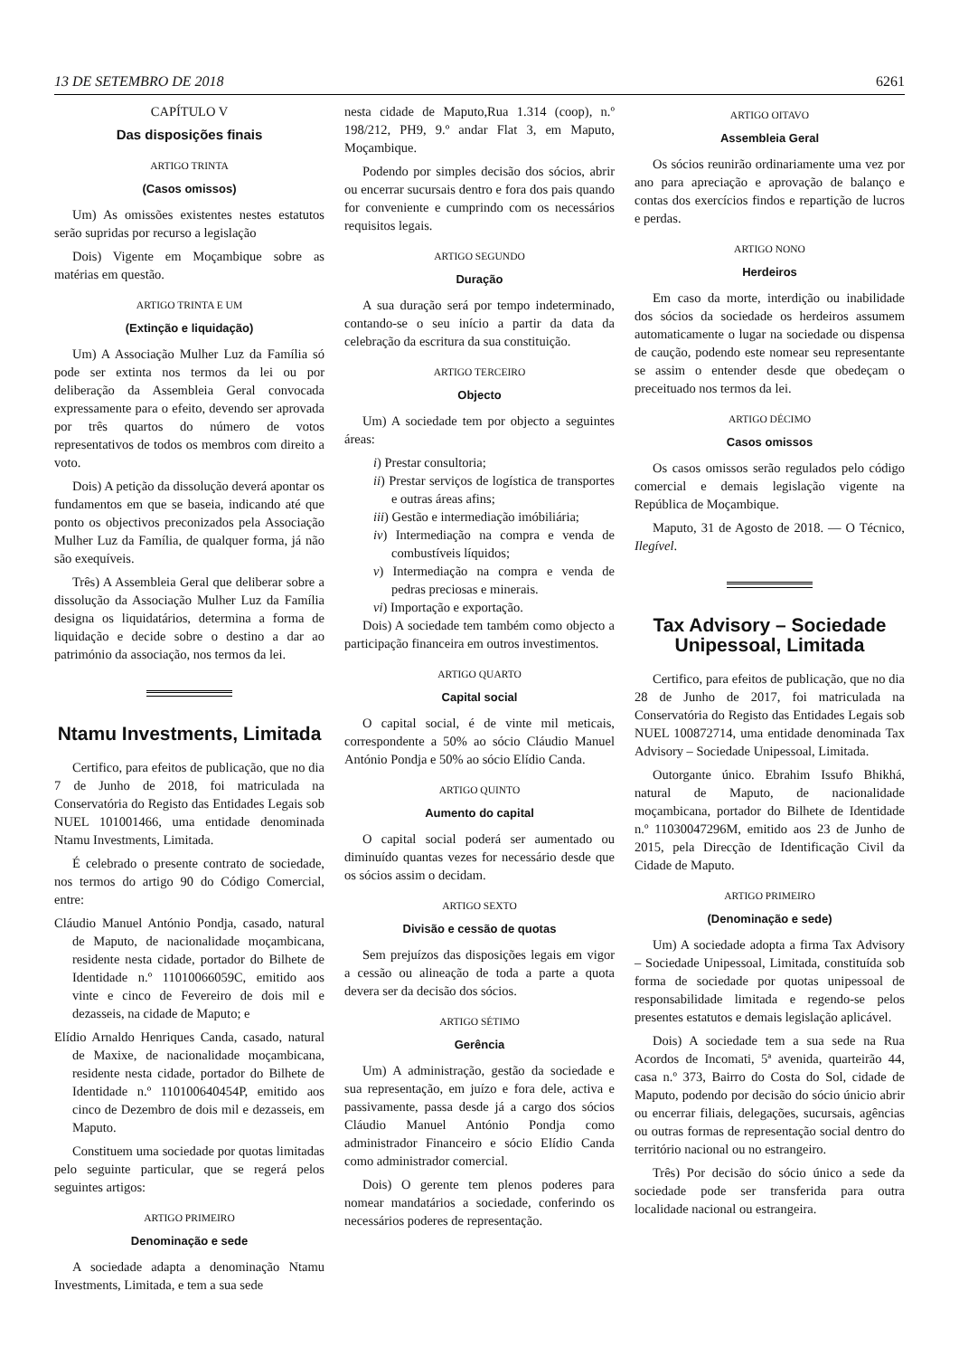13 DE SETEMBRO DE 2018 6261
CAPÍTULO V
Das disposições finais
ARTIGO TRINTA
(Casos omissos)
Um) As omissões existentes nestes estatutos serão supridas por recurso a legislação
Dois) Vigente em Moçambique sobre as matérias em questão.
ARTIGO TRINTA E UM
(Extinção e liquidação)
Um) A Associação Mulher Luz da Família só pode ser extinta nos termos da lei ou por deliberação da Assembleia Geral convocada expressamente para o efeito, devendo ser aprovada por três quartos do número de votos representativos de todos os membros com direito a voto.
Dois) A petição da dissolução deverá apontar os fundamentos em que se baseia, indicando até que ponto os objectivos preconizados pela Associação Mulher Luz da Família, de qualquer forma, já não são exequíveis.
Três) A Assembleia Geral que deliberar sobre a dissolução da Associação Mulher Luz da Família designa os liquidatários, determina a forma de liquidação e decide sobre o destino a dar ao património da associação, nos termos da lei.
Ntamu Investments, Limitada
Certifico, para efeitos de publicação, que no dia 7 de Junho de 2018, foi matriculada na Conservatória do Registo das Entidades Legais sob NUEL 101001466, uma entidade denominada Ntamu Investments, Limitada.
É celebrado o presente contrato de sociedade, nos termos do artigo 90 do Código Comercial, entre:
Cláudio Manuel António Pondja, casado, natural de Maputo, de nacionalidade moçambicana, residente nesta cidade, portador do Bilhete de Identidade n.º 11010066059C, emitido aos vinte e cinco de Fevereiro de dois mil e dezasseis, na cidade de Maputo; e
Elídio Arnaldo Henriques Canda, casado, natural de Maxixe, de nacionalidade moçambicana, residente nesta cidade, portador do Bilhete de Identidade n.º 110100640454P, emitido aos cinco de Dezembro de dois mil e dezasseis, em Maputo.
Constituem uma sociedade por quotas limitadas pelo seguinte particular, que se regerá pelos seguintes artigos:
ARTIGO PRIMEIRO
Denominação e sede
A sociedade adapta a denominação Ntamu Investments, Limitada, e tem a sua sede
nesta cidade de Maputo,Rua 1.314 (coop), n.º 198/212, PH9, 9.º andar Flat 3, em Maputo, Moçambique.
Podendo por simples decisão dos sócios, abrir ou encerrar sucursais dentro e fora dos pais quando for conveniente e cumprindo com os necessários requisitos legais.
ARTIGO SEGUNDO
Duração
A sua duração será por tempo indeterminado, contando-se o seu início a partir da data da celebração da escritura da sua constituição.
ARTIGO TERCEIRO
Objecto
Um) A sociedade tem por objecto a seguintes áreas:
i) Prestar consultoria;
ii) Prestar serviços de logística de transportes e outras áreas afins;
iii) Gestão e intermediação imóbiliária;
iv) Intermediação na compra e venda de combustíveis líquidos;
v) Intermediação na compra e venda de pedras preciosas e minerais.
vi) Importação e exportação.
Dois) A sociedade tem também como objecto a participação financeira em outros investimentos.
ARTIGO QUARTO
Capital social
O capital social, é de vinte mil meticais, correspondente a 50% ao sócio Cláudio Manuel António Pondja e 50% ao sócio Elídio Canda.
ARTIGO QUINTO
Aumento do capital
O capital social poderá ser aumentado ou diminuído quantas vezes for necessário desde que os sócios assim o decidam.
ARTIGO SEXTO
Divisão e cessão de quotas
Sem prejuízos das disposições legais em vigor a cessão ou alineação de toda a parte a quota devera ser da decisão dos sócios.
ARTIGO SÉTIMO
Gerência
Um) A administração, gestão da sociedade e sua representação, em juízo e fora dele, activa e passivamente, passa desde já a cargo dos sócios Cláudio Manuel António Pondja como administrador Financeiro e sócio Elídio Canda como administrador comercial.
Dois) O gerente tem plenos poderes para nomear mandatários a sociedade, conferindo os necessários poderes de representação.
ARTIGO OITAVO
Assembleia Geral
Os sócios reunirão ordinariamente uma vez por ano para apreciação e aprovação de balanço e contas dos exercícios findos e repartição de lucros e perdas.
ARTIGO NONO
Herdeiros
Em caso da morte, interdição ou inabilidade dos sócios da sociedade os herdeiros assumem automaticamente o lugar na sociedade ou dispensa de caução, podendo este nomear seu representante se assim o entender desde que obedeçam o preceituado nos termos da lei.
ARTIGO DÉCIMO
Casos omissos
Os casos omissos serão regulados pelo código comercial e demais legislação vigente na República de Moçambique.
Maputo, 31 de Agosto de 2018. — O Técnico, Ilegível.
Tax Advisory – Sociedade Unipessoal, Limitada
Certifico, para efeitos de publicação, que no dia 28 de Junho de 2017, foi matriculada na Conservatória do Registo das Entidades Legais sob NUEL 100872714, uma entidade denominada Tax Advisory – Sociedade Unipessoal, Limitada.
Outorgante único. Ebrahim Issufo Bhikhá, natural de Maputo, de nacionalidade moçambicana, portador do Bilhete de Identidade n.º 11030047296M, emitido aos 23 de Junho de 2015, pela Direcção de Identificação Civil da Cidade de Maputo.
ARTIGO PRIMEIRO
(Denominação e sede)
Um) A sociedade adopta a firma Tax Advisory – Sociedade Unipessoal, Limitada, constituída sob forma de sociedade por quotas unipessoal de responsabilidade limitada e regendo-se pelos presentes estatutos e demais legislação aplicável.
Dois) A sociedade tem a sua sede na Rua Acordos de Incomati, 5ª avenida, quarteirão 44, casa n.º 373, Bairro do Costa do Sol, cidade de Maputo, podendo por decisão do sócio únicio abrir ou encerrar filiais, delegações, sucursais, agências ou outras formas de representação social dentro do território nacional ou no estrangeiro.
Três) Por decisão do sócio único a sede da sociedade pode ser transferida para outra localidade nacional ou estrangeira.